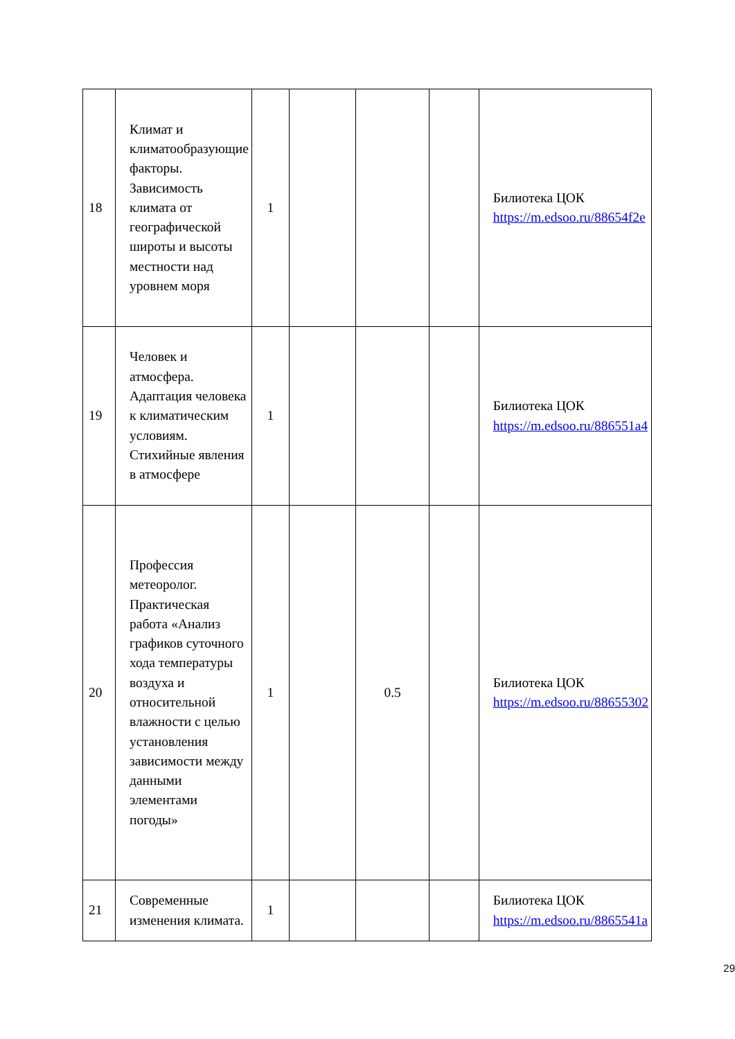| 18 | Климат и климатообразующие факторы. Зависимость климата от географической широты и высоты местности над уровнем моря | 1 | | | | Билиотека ЦОК https://m.edsoo.ru/88654f2e |
| 19 | Человек и атмосфера. Адаптация человека к климатическим условиям. Стихийные явления в атмосфере | 1 | | | | Билиотека ЦОК https://m.edsoo.ru/886551a4 |
| 20 | Профессия метеоролог. Практическая работа «Анализ графиков суточного хода температуры воздуха и относительной влажности с целью установления зависимости между данными элементами погоды» | 1 | | 0.5 | | Билиотека ЦОК https://m.edsoo.ru/88655302 |
| 21 | Современные изменения климата. | 1 | | | | Билиотека ЦОК https://m.edsoo.ru/8865541a |
29